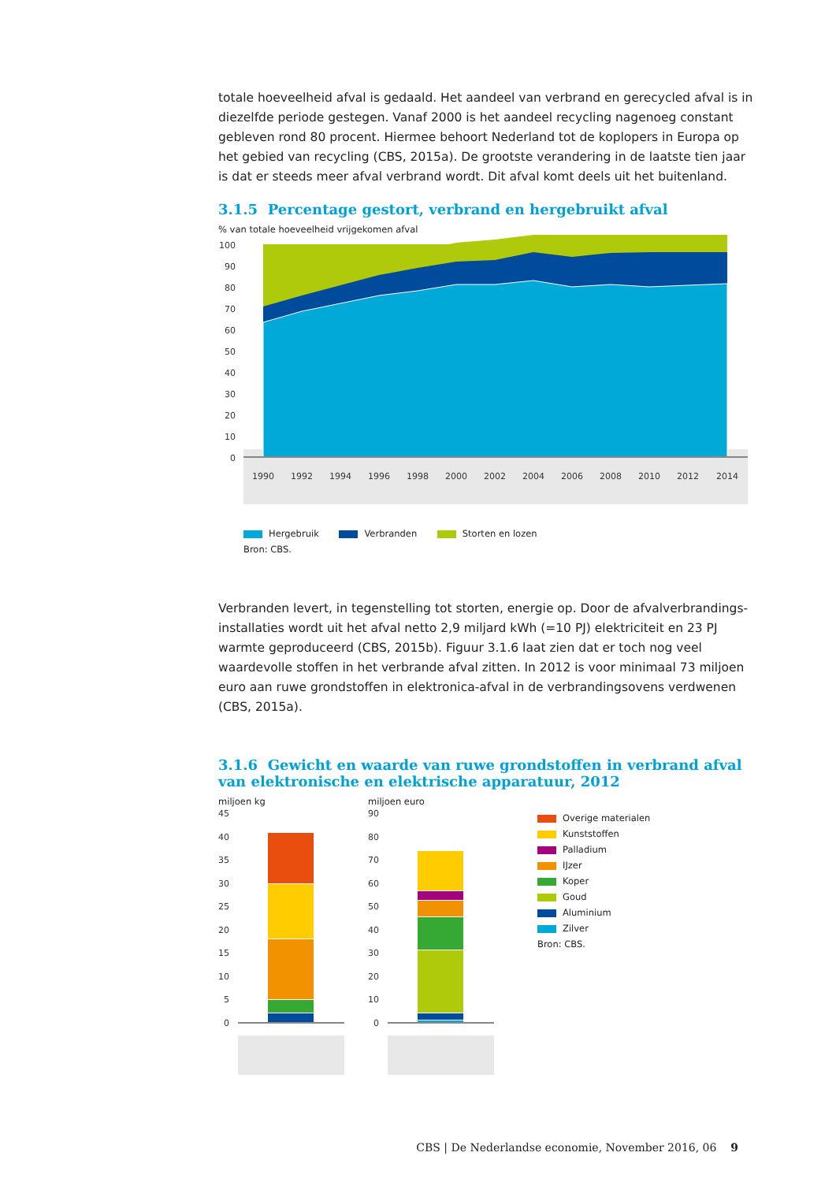totale hoeveelheid afval is gedaald. Het aandeel van verbrand en gerecycled afval is in diezelfde periode gestegen. Vanaf 2000 is het aandeel recycling nagenoeg constant gebleven rond 80 procent. Hiermee behoort Nederland tot de koplopers in Europa op het gebied van recycling (CBS, 2015a). De grootste verandering in de laatste tien jaar is dat er steeds meer afval verbrand wordt. Dit afval komt deels uit het buitenland.
3.1.5 Percentage gestort, verbrand en hergebruikt afval
% van totale hoeveelheid vrijgekomen afval
100
90
80
70
60
50
40
30
20
10
0
1990
1992
1994
1996
1998
2000
2002
2004
2006
2008
2010
2012
2014
Hergebruik Verbranden Storten en lozen
Bron: CBS.
Verbranden levert, in tegenstelling tot storten, energie op. Door de afvalverbrandings­installaties wordt uit het afval netto 2,9 miljard kWh (=10 PJ) elektriciteit en 23 PJ warmte geproduceerd (CBS, 2015b). Figuur 3.1.6 laat zien dat er toch nog veel waardevolle stoffen in het verbrande afval zitten. In 2012 is voor minimaal 73 miljoen euro aan ruwe grondstoffen in elektronica-afval in de verbrandingsovens verdwenen (CBS, 2015a).
3.1.6 Gewicht en waarde van ruwe grondstoffen in verbrand afval van elektronische en elektrische apparatuur, 2012
miljoen kg
45
40
35
30
25
20
15
10
5
0
miljoen euro
90
80
70
60
50
40
30
20
10
0
Overige materialen
Kunststoffen
Palladium
IJzer
Koper
Goud
Aluminium
Zilver
Bron: CBS.
CBS | De Nederlandse economie, November 2016, 06 9